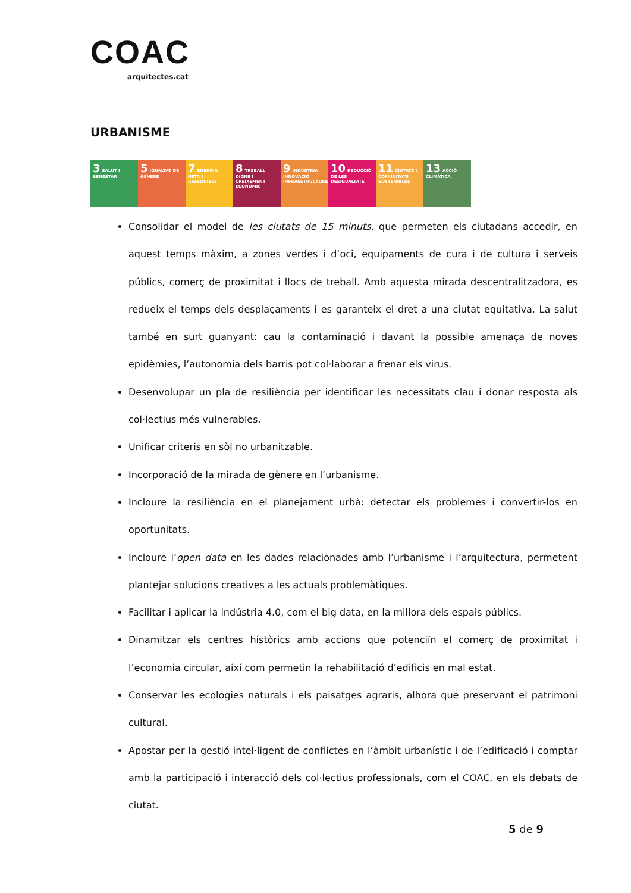COAC
arquitectes.cat
URBANISME
3 SALUT I BENESTAR
5 IGUALTAT DE GÈNERE
7 ENERGIA NETA I ASSEQUIBLE
8 TREBALL DIGNE I CREIXEMENT ECONÒMIC
9 INDÚSTRIA INNOVACIÓ INFRAESTRUCTURES
10 REDUCCIÓ DE LES DESIGUALTATS
11 CIUTATS I COMUNITATS SOSTENIBLES
13 ACCIÓ CLIMÀTICA
Consolidar el model de les ciutats de 15 minuts, que permeten els ciutadans accedir, en aquest temps màxim, a zones verdes i d’oci, equipaments de cura i de cultura i serveis públics, comerç de proximitat i llocs de treball. Amb aquesta mirada descentralitzadora, es redueix el temps dels desplaçaments i es garanteix el dret a una ciutat equitativa. La salut també en surt guanyant: cau la contaminació i davant la possible amenaça de noves epidèmies, l’autonomia dels barris pot col·laborar a frenar els virus.
Desenvolupar un pla de resiliència per identificar les necessitats clau i donar resposta als col·lectius més vulnerables.
Unificar criteris en sòl no urbanitzable.
Incorporació de la mirada de gènere en l’urbanisme.
Incloure la resiliència en el planejament urbà: detectar els problemes i convertir-los en oportunitats.
Incloure l’open data en les dades relacionades amb l’urbanisme i l’arquitectura, permetent plantejar solucions creatives a les actuals problemàtiques.
Facilitar i aplicar la indústria 4.0, com el big data, en la millora dels espais públics.
Dinamitzar els centres històrics amb accions que potenciïn el comerç de proximitat i l’economia circular, així com permetin la rehabilitació d’edificis en mal estat.
Conservar les ecologies naturals i els paisatges agraris, alhora que preservant el patrimoni cultural.
Apostar per la gestió intel·ligent de conflictes en l’àmbit urbanístic i de l’edificació i comptar amb la participació i interacció dels col·lectius professionals, com el COAC, en els debats de ciutat.
5 de 9